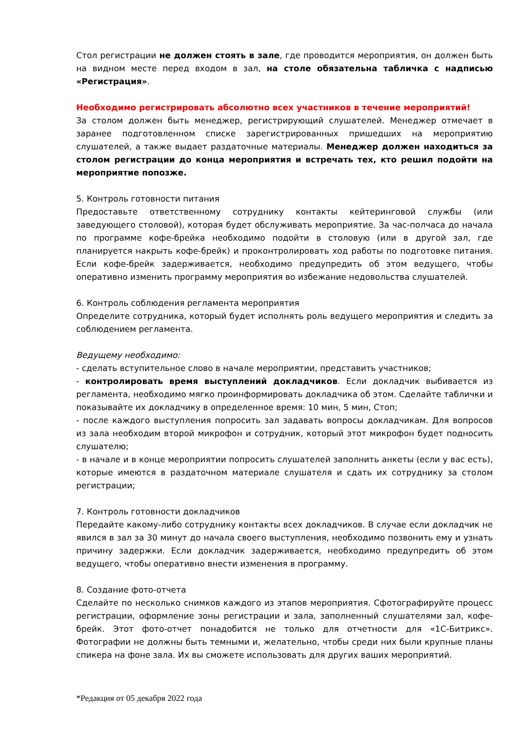Стол регистрации не должен стоять в зале, где проводится мероприятия, он должен быть на видном месте перед входом в зал, на столе обязательна табличка с надписью «Регистрация».
Необходимо регистрировать абсолютно всех участников в течение мероприятий!
За столом должен быть менеджер, регистрирующий слушателей. Менеджер отмечает в заранее подготовленном списке зарегистрированных пришедших на мероприятию слушателей, а также выдает раздаточные материалы. Менеджер должен находиться за столом регистрации до конца мероприятия и встречать тех, кто решил подойти на мероприятие попозже.
5. Контроль готовности питания
Предоставьте ответственному сотруднику контакты кейтеринговой службы (или заведующего столовой), которая будет обслуживать мероприятие. За час-полчаса до начала по программе кофе-брейка необходимо подойти в столовую (или в другой зал, где планируется накрыть кофе-брейк) и проконтролировать ход работы по подготовке питания. Если кофе-брейк задерживается, необходимо предупредить об этом ведущего, чтобы оперативно изменить программу мероприятия во избежание недовольства слушателей.
6. Контроль соблюдения регламента мероприятия
Определите сотрудника, который будет исполнять роль ведущего мероприятия и следить за соблюдением регламента.
Ведущему необходимо:
- сделать вступительное слово в начале мероприятии, представить участников;
- контролировать время выступлений докладчиков. Если докладчик выбивается из регламента, необходимо мягко проинформировать докладчика об этом. Сделайте таблички и показывайте их докладчику в определенное время: 10 мин, 5 мин, Стоп;
- после каждого выступления попросить зал задавать вопросы докладчикам. Для вопросов из зала необходим второй микрофон и сотрудник, который этот микрофон будет подносить слушателю;
- в начале и в конце мероприятии попросить слушателей заполнить анкеты (если у вас есть), которые имеются в раздаточном материале слушателя и сдать их сотруднику за столом регистрации;
7. Контроль готовности докладчиков
Передайте какому-либо сотруднику контакты всех докладчиков. В случае если докладчик не явился в зал за 30 минут до начала своего выступления, необходимо позвонить ему и узнать причину задержки. Если докладчик задерживается, необходимо предупредить об этом ведущего, чтобы оперативно внести изменения в программу.
8. Создание фото-отчета
Сделайте по несколько снимков каждого из этапов мероприятия. Сфотографируйте процесс регистрации, оформление зоны регистрации и зала, заполненный слушателями зал, кофе-брейк. Этот фото-отчет понадобится не только для отчетности для «1С-Битрикс». Фотографии не должны быть темными и, желательно, чтобы среди них были крупные планы спикера на фоне зала. Их вы сможете использовать для других ваших мероприятий.
*Редакция от 05 декабря 2022 года